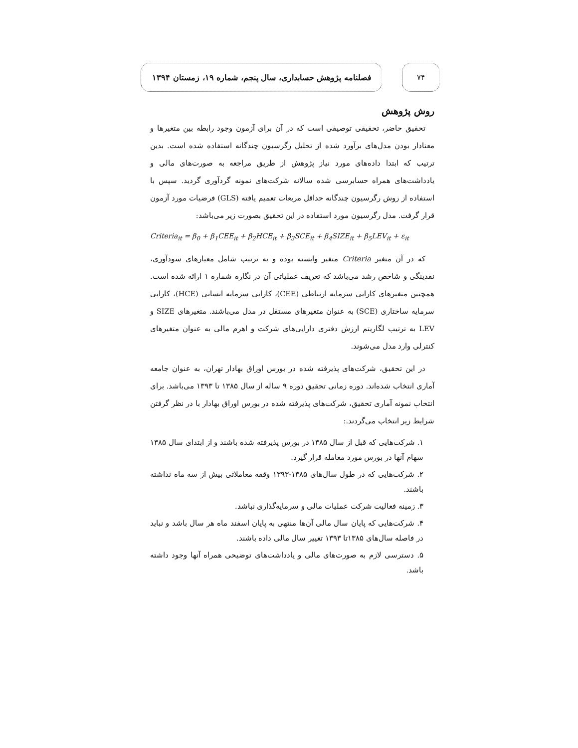۷۴
فصلنامه پژوهش حسابداری، سال پنجم، شماره ۱۹، زمستان ۱۳۹۴
روش پژوهش
تحقیق حاضر، تحقیقی توصیفی است که در آن برای آزمون وجود رابطه بین متغیرها و معنادار بودن مدل‌های برآورد شده از تحلیل رگرسیون چندگانه استفاده شده است. بدین ترتیب که ابتدا داده‌های مورد نیاز پژوهش از طریق مراجعه به صورت‌های مالی و یادداشت‌های همراه حسابرسی شده سالانه شرکت‌های نمونه گردآوری گردید. سپس با استفاده از روش رگرسیون چندگانه حداقل مربعات تعمیم یافته (GLS) فرضیات مورد آزمون قرار گرفت. مدل رگرسیون مورد استفاده در این تحقیق بصورت زیر می‌باشد:
Criteria<sub>it</sub> = β<sub>0</sub> + β<sub>1</sub>CEE<sub>it</sub> + β<sub>2</sub>HCE<sub>it</sub> + β<sub>3</sub>SCE<sub>it</sub> + β<sub>4</sub>SIZE<sub>it</sub> + β<sub>5</sub>LEV<sub>it</sub> + ε<sub>it</sub>
که در آن متغیر Criteria متغیر وابسته بوده و به ترتیب شامل معیارهای سودآوری، نقدینگی و شاخص رشد می‌باشد که تعریف عملیاتی آن در نگاره شماره ۱ ارائه شده است. همچنین متغیرهای کارایی سرمایه ارتباطی (CEE)، کارایی سرمایه انسانی (HCE)، کارایی سرمایه ساختاری (SCE) به عنوان متغیرهای مستقل در مدل می‌باشند. متغیرهای SIZE و LEV به ترتیب لگاریتم ارزش دفتری دارایی‌های شرکت و اهرم مالی به عنوان متغیرهای کنترلی وارد مدل می‌شوند.
در این تحقیق، شرکت‌های پذیرفته شده در بورس اوراق بهادار تهران، به عنوان جامعه آماری انتخاب شده‌اند. دوره زمانی تحقیق دوره ۹ ساله از سال ۱۳۸۵ تا ۱۳۹۳ می‌باشد. برای انتخاب نمونه آماری تحقیق، شرکت‌های پذیرفته شده در بورس اوراق بهادار با در نظر گرفتن شرایط زیر انتخاب می‌گردند.:
۱. شرکت‌هایی که قبل از سال ۱۳۸۵ در بورس پذیرفته شده باشند و از ابتدای سال ۱۳۸۵ سهام آنها در بورس مورد معامله قرار گیرد.
۲. شرکت‌هایی که در طول سال‌های ۱۳۸۵-۱۳۹۳ وقفه معاملاتی بیش از سه ماه نداشته باشند.
۳. زمینه فعالیت شرکت عملیات مالی و سرمایه‌گذاری نباشد.
۴. شرکت‌هایی که پایان سال مالی آن‌ها منتهی به پایان اسفند ماه هر سال باشد و نباید در فاصله سال‌های ۱۳۸۵تا ۱۳۹۳ تغییر سال مالی داده باشند.
۵. دسترسی لازم به صورت‌های مالی و یادداشت‌های توضیحی همراه آنها وجود داشته باشد.